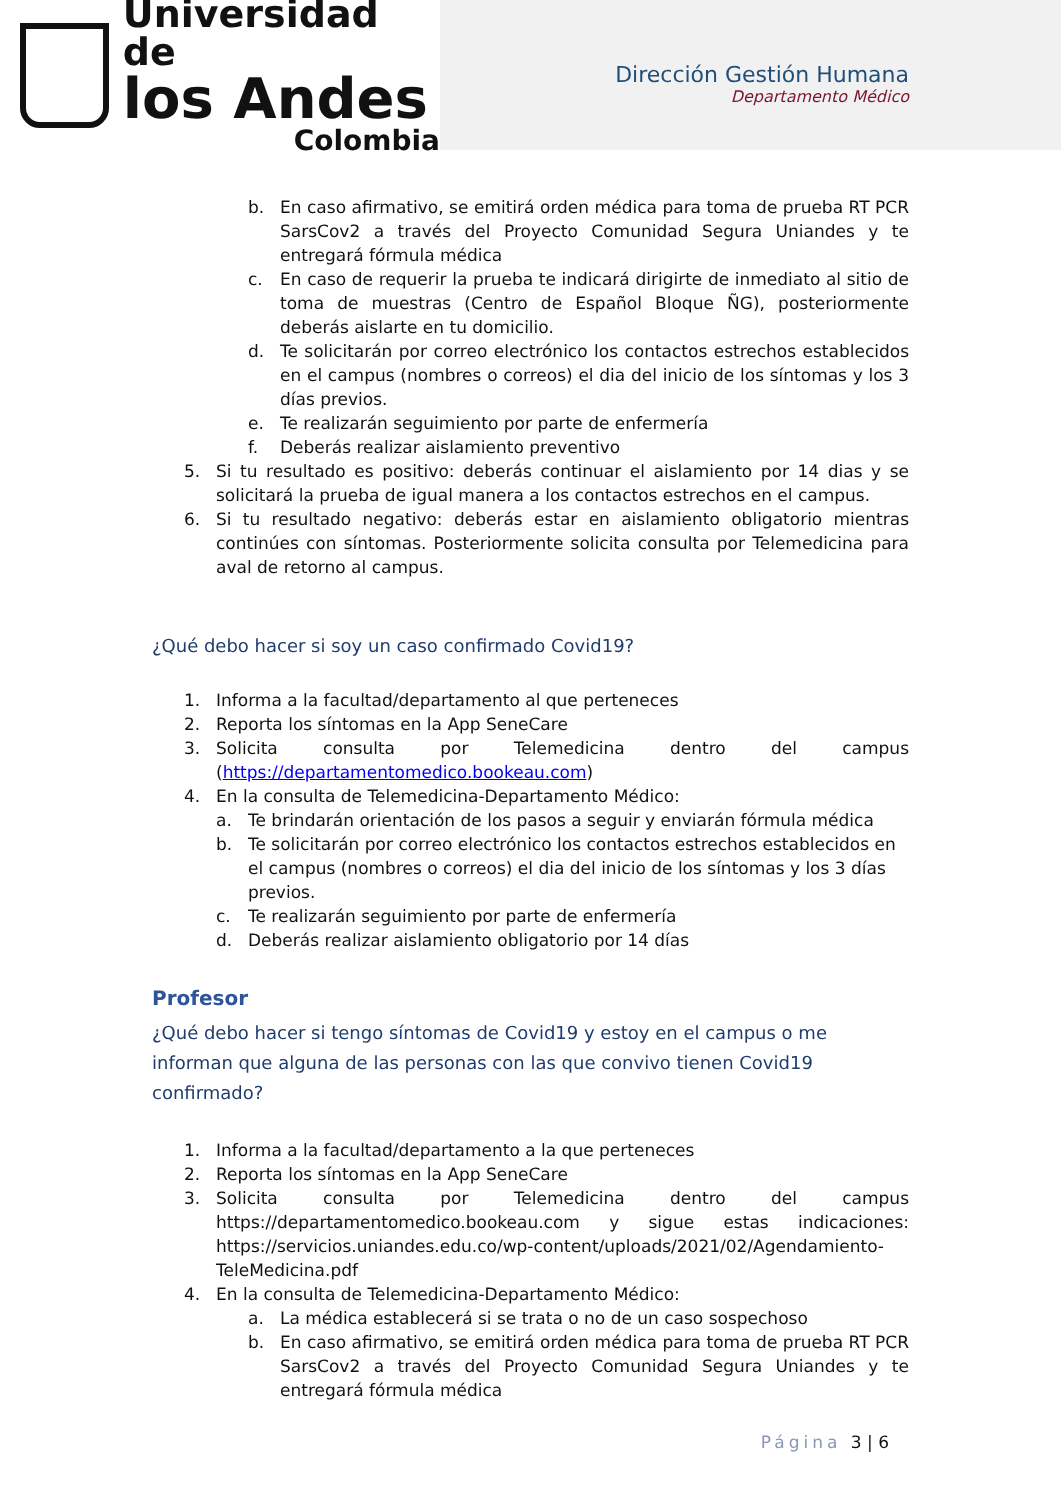Universidad de
los Andes
Colombia
Dirección Gestión Humana
Departamento Médico
b. En caso afirmativo, se emitirá orden médica para toma de prueba RT PCR SarsCov2 a través del Proyecto Comunidad Segura Uniandes y te entregará fórmula médica
c. En caso de requerir la prueba te indicará dirigirte de inmediato al sitio de toma de muestras (Centro de Español Bloque ÑG), posteriormente deberás aislarte en tu domicilio.
d. Te solicitarán por correo electrónico los contactos estrechos establecidos en el campus (nombres o correos) el dia del inicio de los síntomas y los 3 días previos.
e. Te realizarán seguimiento por parte de enfermería
f. Deberás realizar aislamiento preventivo
5. Si tu resultado es positivo: deberás continuar el aislamiento por 14 dias y se solicitará la prueba de igual manera a los contactos estrechos en el campus.
6. Si tu resultado negativo: deberás estar en aislamiento obligatorio mientras continúes con síntomas. Posteriormente solicita consulta por Telemedicina para aval de retorno al campus.
¿Qué debo hacer si soy un caso confirmado Covid19?
1. Informa a la facultad/departamento al que perteneces
2. Reporta los síntomas en la App SeneCare
3. Solicita consulta por Telemedicina dentro del campus (https://departamentomedico.bookeau.com)
4. En la consulta de Telemedicina-Departamento Médico:
a. Te brindarán orientación de los pasos a seguir y enviarán fórmula médica
b. Te solicitarán por correo electrónico los contactos estrechos establecidos en el campus (nombres o correos) el dia del inicio de los síntomas y los 3 días previos.
c. Te realizarán seguimiento por parte de enfermería
d. Deberás realizar aislamiento obligatorio por 14 días
Profesor
¿Qué debo hacer si tengo síntomas de Covid19 y estoy en el campus o me informan que alguna de las personas con las que convivo tienen Covid19 confirmado?
1. Informa a la facultad/departamento a la que perteneces
2. Reporta los síntomas en la App SeneCare
3. Solicita consulta por Telemedicina dentro del campus https://departamentomedico.bookeau.com y sigue estas indicaciones: https://servicios.uniandes.edu.co/wp-content/uploads/2021/02/Agendamiento-TeleMedicina.pdf
4. En la consulta de Telemedicina-Departamento Médico:
a. La médica establecerá si se trata o no de un caso sospechoso
b. En caso afirmativo, se emitirá orden médica para toma de prueba RT PCR SarsCov2 a través del Proyecto Comunidad Segura Uniandes y te entregará fórmula médica
Página 3 | 6